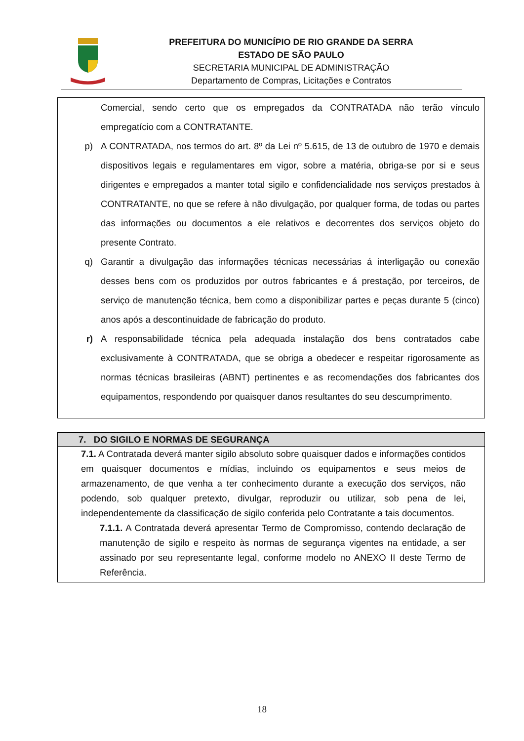PREFEITURA DO MUNICÍPIO DE RIO GRANDE DA SERRA
ESTADO DE SÃO PAULO
SECRETARIA MUNICIPAL DE ADMINISTRAÇÃO
Departamento de Compras, Licitações e Contratos
Comercial, sendo certo que os empregados da CONTRATADA não terão vínculo empregatício com a CONTRATANTE.
p) A CONTRATADA, nos termos do art. 8º da Lei nº 5.615, de 13 de outubro de 1970 e demais dispositivos legais e regulamentares em vigor, sobre a matéria, obriga-se por si e seus dirigentes e empregados a manter total sigilo e confidencialidade nos serviços prestados à CONTRATANTE, no que se refere à não divulgação, por qualquer forma, de todas ou partes das informações ou documentos a ele relativos e decorrentes dos serviços objeto do presente Contrato.
q) Garantir a divulgação das informações técnicas necessárias á interligação ou conexão desses bens com os produzidos por outros fabricantes e á prestação, por terceiros, de serviço de manutenção técnica, bem como a disponibilizar partes e peças durante 5 (cinco) anos após a descontinuidade de fabricação do produto.
r) A responsabilidade técnica pela adequada instalação dos bens contratados cabe exclusivamente à CONTRATADA, que se obriga a obedecer e respeitar rigorosamente as normas técnicas brasileiras (ABNT) pertinentes e as recomendações dos fabricantes dos equipamentos, respondendo por quaisquer danos resultantes do seu descumprimento.
7. DO SIGILO E NORMAS DE SEGURANÇA
7.1. A Contratada deverá manter sigilo absoluto sobre quaisquer dados e informações contidos em quaisquer documentos e mídias, incluindo os equipamentos e seus meios de armazenamento, de que venha a ter conhecimento durante a execução dos serviços, não podendo, sob qualquer pretexto, divulgar, reproduzir ou utilizar, sob pena de lei, independentemente da classificação de sigilo conferida pelo Contratante a tais documentos.
7.1.1. A Contratada deverá apresentar Termo de Compromisso, contendo declaração de manutenção de sigilo e respeito às normas de segurança vigentes na entidade, a ser assinado por seu representante legal, conforme modelo no ANEXO II deste Termo de Referência.
18